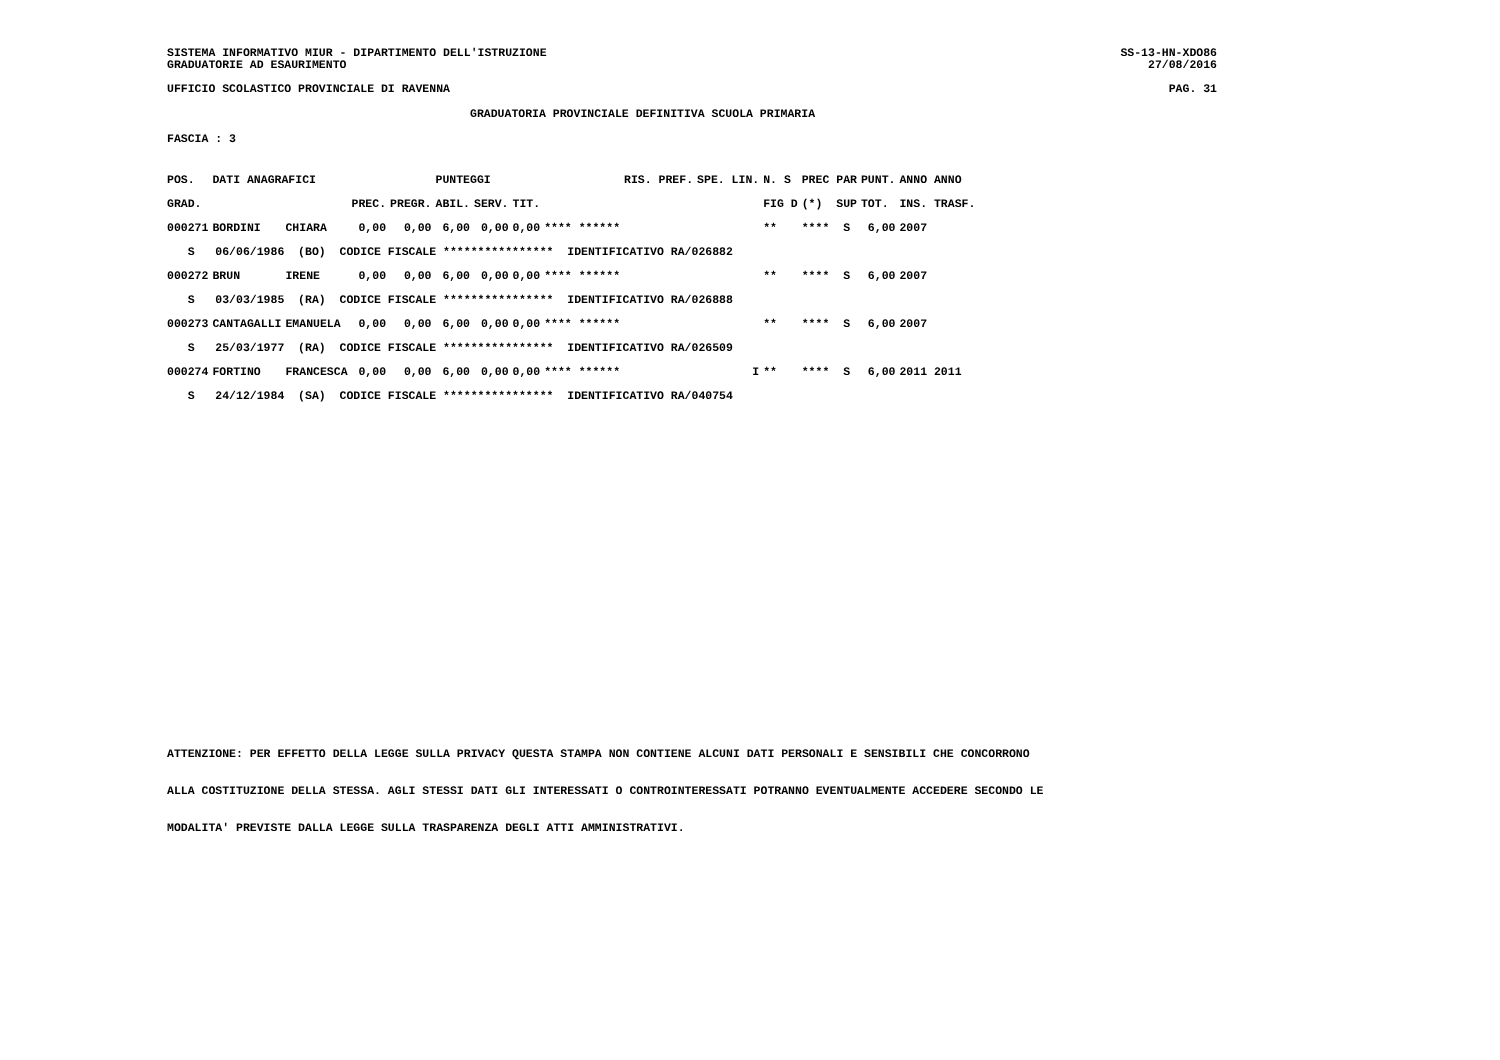SISTEMA INFORMATIVO MIUR - DIPARTIMENTO DELL'ISTRUZIONE SS-13-HN-XDO86
GRADUATORIE AD ESAURIMENTO 27/08/2016
UFFICIO SCOLASTICO PROVINCIALE DI RAVENNA PAG. 31
GRADUATORIA PROVINCIALE DEFINITIVA SCUOLA PRIMARIA
FASCIA : 3
| POS. | DATI ANAGRAFICI | | | | PUNTEGGI | | | | RIS. PREF. | SPE. LIN. | N. S | PREC PAR | PUNT. | ANNO ANNO |
| --- | --- | --- | --- | --- | --- | --- | --- | --- | --- | --- | --- | --- | --- | --- |
| GRAD. | | | PREC. | PREGR. | ABIL. | SERV. | TIT. | | | | FIG D | (*) SUP | TOT. | INS. TRASF. |
| 000271 | BORDINI | CHIARA | 0,00 | 0,00 | 6,00 | 0,00 | 0,00 | **** ****** | | | ** | **** S | 6,00 | 2007 |
| S 06/06/1986 (BO) CODICE FISCALE **************** IDENTIFICATIVO RA/026882 | | | | | | | | | | | | | | |
| 000272 | BRUN | IRENE | 0,00 | 0,00 | 6,00 | 0,00 | 0,00 | **** ****** | | | ** | **** S | 6,00 | 2007 |
| S 03/03/1985 (RA) CODICE FISCALE **************** IDENTIFICATIVO RA/026888 | | | | | | | | | | | | | | |
| 000273 | CANTAGALLI | EMANUELA | 0,00 | 0,00 | 6,00 | 0,00 | 0,00 | **** ****** | | | ** | **** S | 6,00 | 2007 |
| S 25/03/1977 (RA) CODICE FISCALE **************** IDENTIFICATIVO RA/026509 | | | | | | | | | | | | | | |
| 000274 | FORTINO | FRANCESCA | 0,00 | 0,00 | 6,00 | 0,00 | 0,00 | **** ****** | | I | ** | **** S | 6,00 | 2011 2011 |
| S 24/12/1984 (SA) CODICE FISCALE **************** IDENTIFICATIVO RA/040754 | | | | | | | | | | | | | | |
ATTENZIONE: PER EFFETTO DELLA LEGGE SULLA PRIVACY QUESTA STAMPA NON CONTIENE ALCUNI DATI PERSONALI E SENSIBILI CHE CONCORRONO
ALLA COSTITUZIONE DELLA STESSA. AGLI STESSI DATI GLI INTERESSATI O CONTROINTERESSATI POTRANNO EVENTUALMENTE ACCEDERE SECONDO LE
MODALITA' PREVISTE DALLA LEGGE SULLA TRASPARENZA DEGLI ATTI AMMINISTRATIVI.